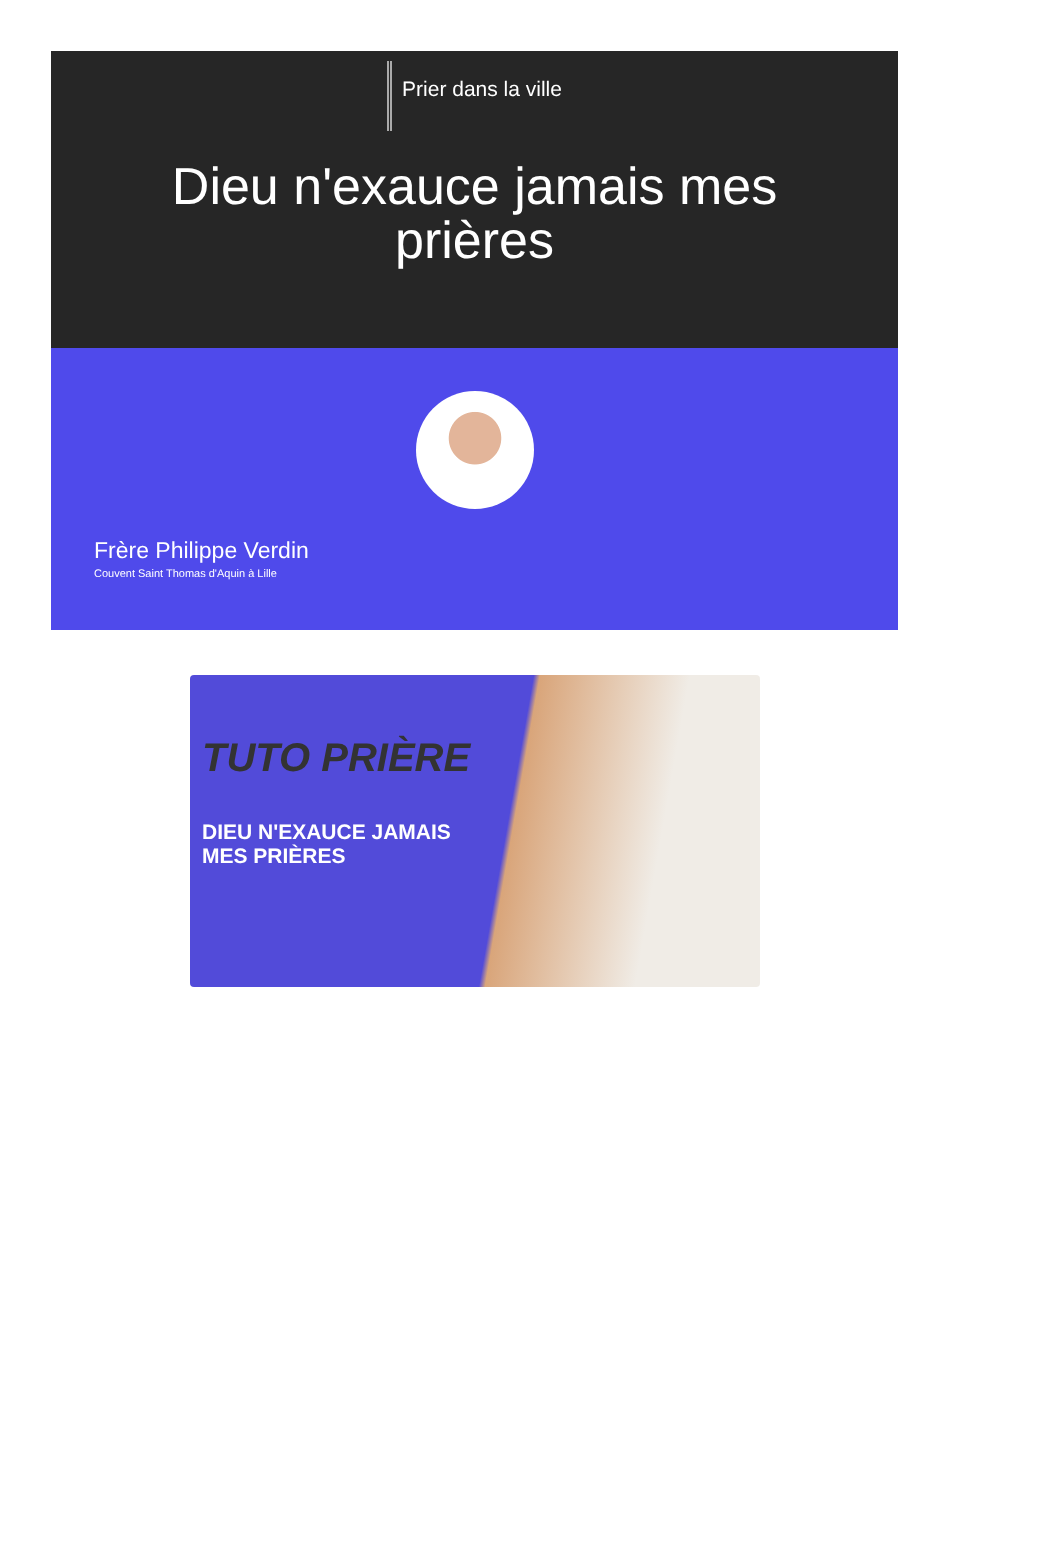Prier dans la ville
Dieu n'exauce jamais mes prières
Frère Philippe Verdin
Couvent Saint Thomas d'Aquin à Lille
TUTO PRIÈRE
DIEU N'EXAUCE JAMAIS
MES PRIÈRES